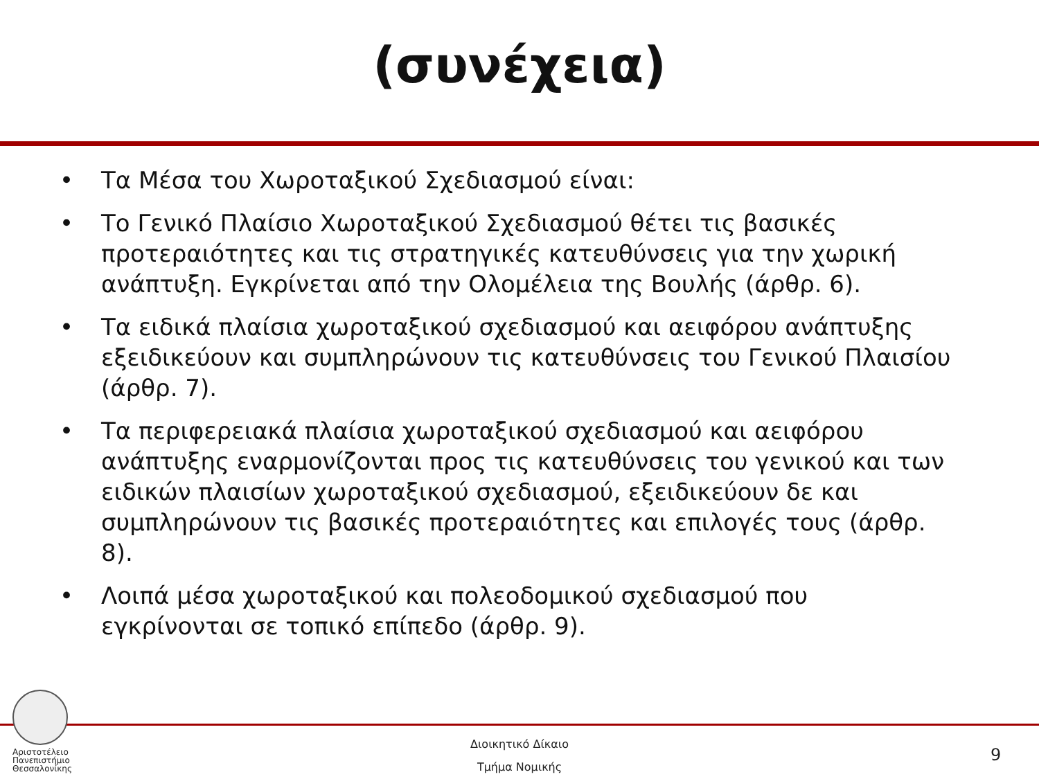(συνέχεια)
• Τα Μέσα του Χωροταξικού Σχεδιασμού είναι:
• Το Γενικό Πλαίσιο Χωροταξικού Σχεδιασμού θέτει τις βασικές προτεραιότητες και τις στρατηγικές κατευθύνσεις για την χωρική ανάπτυξη. Εγκρίνεται από την Ολομέλεια της Βουλής (άρθρ. 6).
• Τα ειδικά πλαίσια χωροταξικού σχεδιασμού και αειφόρου ανάπτυξης εξειδικεύουν και συμπληρώνουν τις κατευθύνσεις του Γενικού Πλαισίου (άρθρ. 7).
• Τα περιφερειακά πλαίσια χωροταξικού σχεδιασμού και αειφόρου ανάπτυξης εναρμονίζονται προς τις κατευθύνσεις του γενικού και των ειδικών πλαισίων χωροταξικού σχεδιασμού, εξειδικεύουν δε και συμπληρώνουν τις βασικές προτεραιότητες και επιλογές τους (άρθρ. 8).
• Λοιπά μέσα χωροταξικού και πολεοδομικού σχεδιασμού που εγκρίνονται σε τοπικό επίπεδο (άρθρ. 9).
Αριστοτέλειο
Πανεπιστήμιο
Θεσσαλονίκης
Διοικητικό Δίκαιο
Τμήμα Νομικής
9